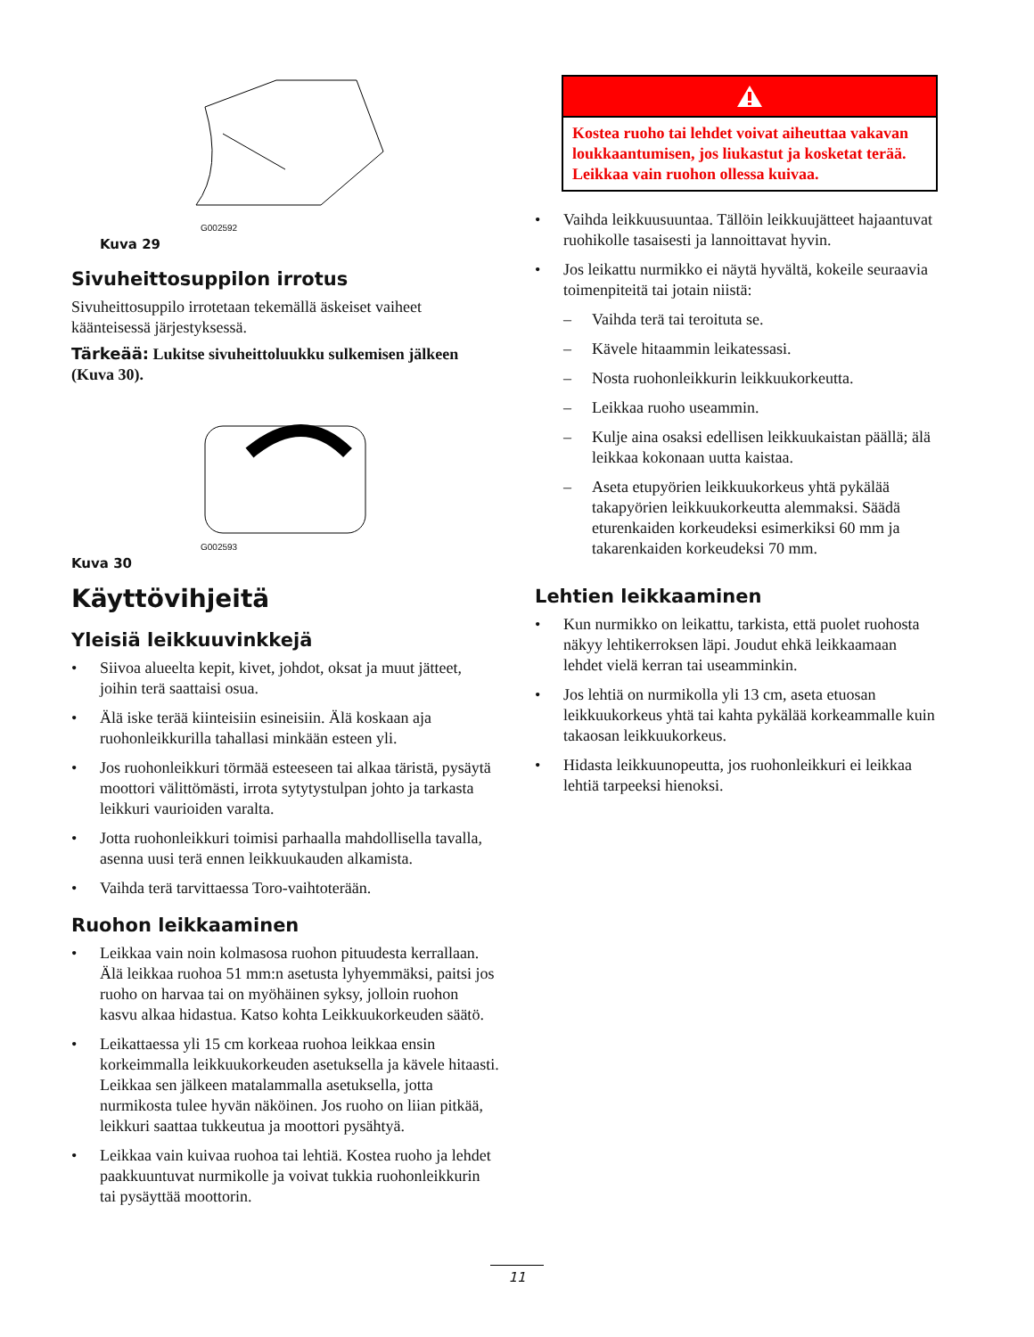G002592
Kuva 29
Sivuheittosuppilon irrotus
Sivuheittosuppilo irrotetaan tekemällä äskeiset vaiheet käänteisessä järjestyksessä.
Tärkeää: Lukitse sivuheittoluukku sulkemisen jälkeen (Kuva 30).
G002593
Kuva 30
Käyttövihjeitä
Yleisiä leikkuuvinkkejä
• Siivoa alueelta kepit, kivet, johdot, oksat ja muut jätteet, joihin terä saattaisi osua.
• Älä iske terää kiinteisiin esineisiin. Älä koskaan aja ruohonleikkurilla tahallasi minkään esteen yli.
• Jos ruohonleikkuri törmää esteeseen tai alkaa täristä, pysäytä moottori välittömästi, irrota sytytystulpan johto ja tarkasta leikkuri vaurioiden varalta.
• Jotta ruohonleikkuri toimisi parhaalla mahdollisella tavalla, asenna uusi terä ennen leikkuukauden alkamista.
• Vaihda terä tarvittaessa Toro-vaihtoterään.
Ruohon leikkaaminen
• Leikkaa vain noin kolmasosa ruohon pituudesta kerrallaan. Älä leikkaa ruohoa 51 mm:n asetusta lyhyemmäksi, paitsi jos ruoho on harvaa tai on myöhäinen syksy, jolloin ruohon kasvu alkaa hidastua. Katso kohta Leikkuukorkeuden säätö.
• Leikattaessa yli 15 cm korkeaa ruohoa leikkaa ensin korkeimmalla leikkuukorkeuden asetuksella ja kävele hitaasti. Leikkaa sen jälkeen matalammalla asetuksella, jotta nurmikosta tulee hyvän näköinen. Jos ruoho on liian pitkää, leikkuri saattaa tukkeutua ja moottori pysähtyä.
• Leikkaa vain kuivaa ruohoa tai lehtiä. Kostea ruoho ja lehdet paakkuuntuvat nurmikolle ja voivat tukkia ruohonleikkurin tai pysäyttää moottorin.
Kostea ruoho tai lehdet voivat aiheuttaa vakavan loukkaantumisen, jos liukastut ja kosketat terää. Leikkaa vain ruohon ollessa kuivaa.
• Vaihda leikkuusuuntaa. Tällöin leikkuujätteet hajaantuvat ruohikolle tasaisesti ja lannoittavat hyvin.
• Jos leikattu nurmikko ei näytä hyvältä, kokeile seuraavia toimenpiteitä tai jotain niistä:
– Vaihda terä tai teroituta se.
– Kävele hitaammin leikatessasi.
– Nosta ruohonleikkurin leikkuukorkeutta.
– Leikkaa ruoho useammin.
– Kulje aina osaksi edellisen leikkuukaistan päällä; älä leikkaa kokonaan uutta kaistaa.
– Aseta etupyörien leikkuukorkeus yhtä pykälää takapyörien leikkuukorkeutta alemmaksi. Säädä eturenkaiden korkeudeksi esimerkiksi 60 mm ja takarenkaiden korkeudeksi 70 mm.
Lehtien leikkaaminen
• Kun nurmikko on leikattu, tarkista, että puolet ruohosta näkyy lehtikerroksen läpi. Joudut ehkä leikkaamaan lehdet vielä kerran tai useamminkin.
• Jos lehtiä on nurmikolla yli 13 cm, aseta etuosan leikkuukorkeus yhtä tai kahta pykälää korkeammalle kuin takaosan leikkuukorkeus.
• Hidasta leikkuunopeutta, jos ruohonleikkuri ei leikkaa lehtiä tarpeeksi hienoksi.
11